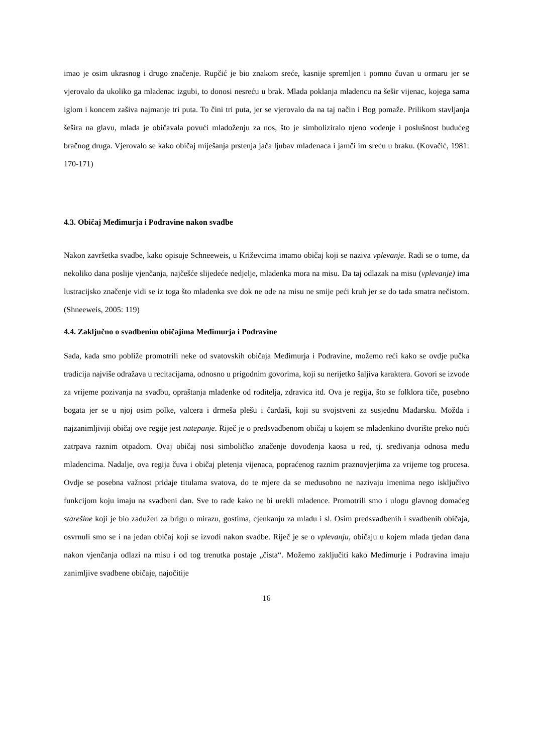imao je osim ukrasnog i drugo značenje. Rupčić je bio znakom sreće, kasnije spremljen i pomno čuvan u ormaru jer se vjerovalo da ukoliko ga mladenac izgubi, to donosi nesreću u brak. Mlada poklanja mladencu na šešir vijenac, kojega sama iglom i koncem zašiva najmanje tri puta. To čini tri puta, jer se vjerovalo da na taj način i Bog pomaže. Prilikom stavljanja šešira na glavu, mlada je običavala povući mladoženju za nos, što je simboliziralo njeno vođenje i poslušnost budućeg bračnog druga. Vjerovalo se kako običaj miješanja prstenja jača ljubav mladenaca i jamči im sreću u braku. (Kovačić, 1981: 170-171)
4.3. Običaj Međimurja i Podravine nakon svadbe
Nakon završetka svadbe, kako opisuje Schneeweis, u Križevcima imamo običaj koji se naziva vplevanje. Radi se o tome, da nekoliko dana poslije vjenčanja, najčešće slijedeće nedjelje, mladenka mora na misu. Da taj odlazak na misu (vplevanje) ima lustracijsko značenje vidi se iz toga što mladenka sve dok ne ode na misu ne smije peći kruh jer se do tada smatra nečistom. (Shneeweis, 2005: 119)
4.4. Zaključno o svadbenim običajima Međimurja i Podravine
Sada, kada smo pobliže promotrili neke od svatovskih običaja Međimurja i Podravine, možemo reći kako se ovdje pučka tradicija najviše odražava u recitacijama, odnosno u prigodnim govorima, koji su nerijetko šaljiva karaktera. Govori se izvode za vrijeme pozivanja na svadbu, opraštanja mladenke od roditelja, zdravica itd. Ova je regija, što se folklora tiče, posebno bogata jer se u njoj osim polke, valcera i drmeša plešu i čardaši, koji su svojstveni za susjednu Mađarsku. Možda i najzanimljiviji običaj ove regije jest natepanje. Riječ je o predsvadbenom običaj u kojem se mladenkino dvorište preko noći zatrpava raznim otpadom. Ovaj običaj nosi simboličko značenje dovođenja kaosa u red, tj. sređivanja odnosa među mladencima. Nadalje, ova regija čuva i običaj pletenja vijenaca, popraćenog raznim praznovjerjima za vrijeme tog procesa. Ovdje se posebna važnost pridaje titulama svatova, do te mjere da se međusobno ne nazivaju imenima nego isključivo funkcijom koju imaju na svadbeni dan. Sve to rade kako ne bi urekli mladence. Promotrili smo i ulogu glavnog domaćeg starešine koji je bio zadužen za brigu o mirazu, gostima, cjenkanju za mladu i sl. Osim predsvadbenih i svadbenih običaja, osvrnuli smo se i na jedan običaj koji se izvodi nakon svadbe. Riječ je se o vplevanju, običaju u kojem mlada tjedan dana nakon vjenčanja odlazi na misu i od tog trenutka postaje „čista“. Možemo zaključiti kako Međimurje i Podravina imaju zanimljive svadbene običaje, najočitije
16